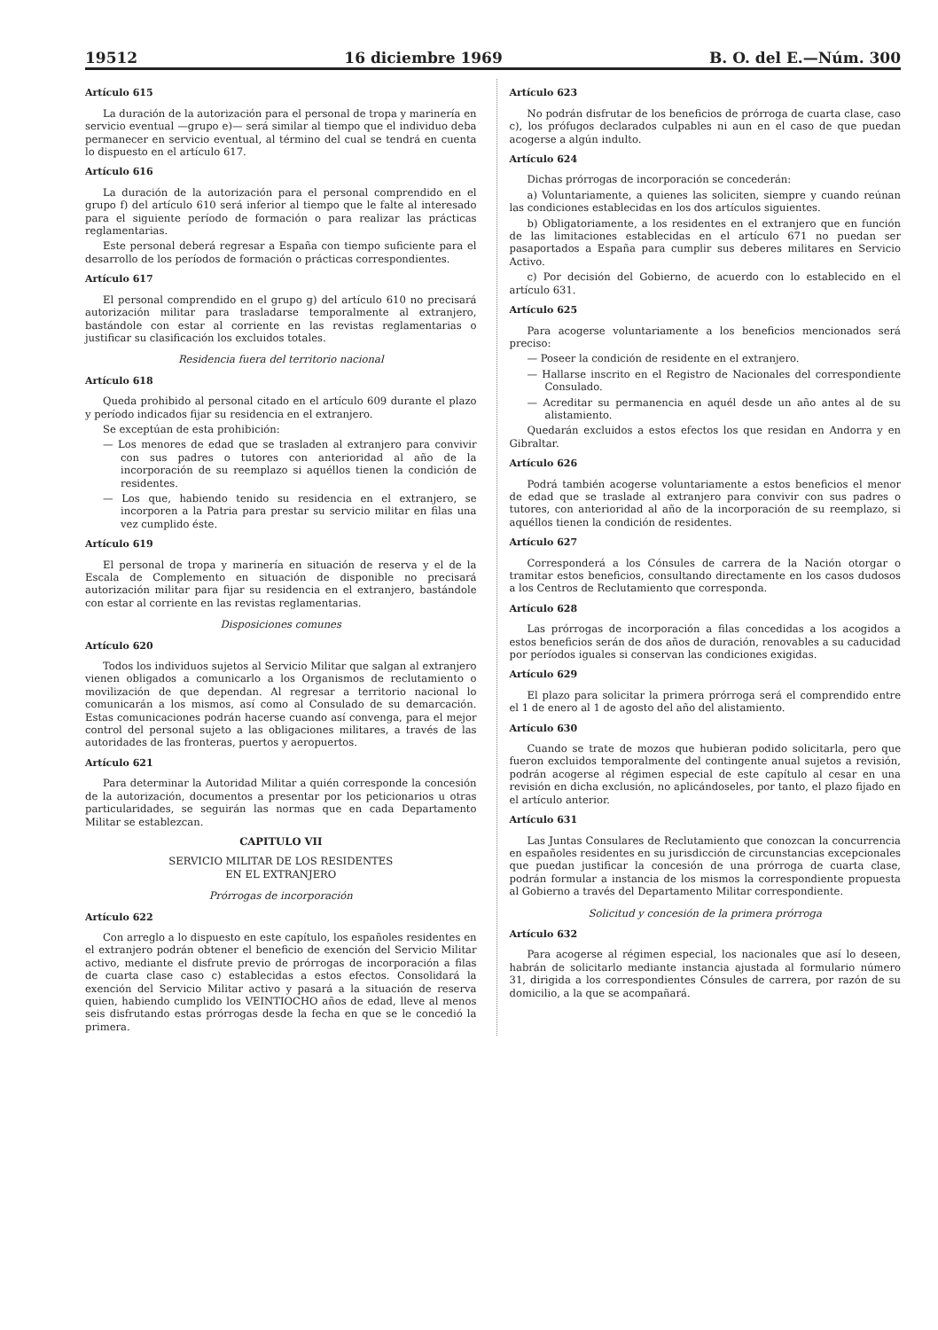19512 16 diciembre 1969 B. O. del E.—Núm. 300
Artículo 615
La duración de la autorización para el personal de tropa y marinería en servicio eventual —grupo e)— será similar al tiempo que el individuo deba permanecer en servicio eventual, al término del cual se tendrá en cuenta lo dispuesto en el artículo 617.
Artículo 616
La duración de la autorización para el personal comprendido en el grupo f) del artículo 610 será inferior al tiempo que le falte al interesado para el siguiente período de formación o para realizar las prácticas reglamentarias.
Este personal deberá regresar a España con tiempo suficiente para el desarrollo de los períodos de formación o prácticas correspondientes.
Artículo 617
El personal comprendido en el grupo g) del artículo 610 no precisará autorización militar para trasladarse temporalmente al extranjero, bastándole con estar al corriente en las revistas reglamentarias o justificar su clasificación los excluidos totales.
Residencia fuera del territorio nacional
Artículo 618
Queda prohibido al personal citado en el artículo 609 durante el plazo y período indicados fijar su residencia en el extranjero.
Se exceptúan de esta prohibición:
— Los menores de edad que se trasladen al extranjero para convivir con sus padres o tutores con anterioridad al año de la incorporación de su reemplazo si aquéllos tienen la condición de residentes.
— Los que, habiendo tenido su residencia en el extranjero, se incorporen a la Patria para prestar su servicio militar en filas una vez cumplido éste.
Artículo 619
El personal de tropa y marinería en situación de reserva y el de la Escala de Complemento en situación de disponible no precisará autorización militar para fijar su residencia en el extranjero, bastándole con estar al corriente en las revistas reglamentarias.
Disposiciones comunes
Artículo 620
Todos los individuos sujetos al Servicio Militar que salgan al extranjero vienen obligados a comunicarlo a los Organismos de reclutamiento o movilización de que dependan. Al regresar a territorio nacional lo comunicarán a los mismos, así como al Consulado de su demarcación. Estas comunicaciones podrán hacerse cuando así convenga, para el mejor control del personal sujeto a las obligaciones militares, a través de las autoridades de las fronteras, puertos y aeropuertos.
Artículo 621
Para determinar la Autoridad Militar a quién corresponde la concesión de la autorización, documentos a presentar por los peticionarios u otras particularidades, se seguirán las normas que en cada Departamento Militar se establezcan.
CAPITULO VII
SERVICIO MILITAR DE LOS RESIDENTES
EN EL EXTRANJERO
Prórrogas de incorporación
Artículo 622
Con arreglo a lo dispuesto en este capítulo, los españoles residentes en el extranjero podrán obtener el beneficio de exención del Servicio Militar activo, mediante el disfrute previo de prórrogas de incorporación a filas de cuarta clase caso c) establecidas a estos efectos. Consolidará la exención del Servicio Militar activo y pasará a la situación de reserva quien, habiendo cumplido los VEINTIOCHO años de edad, lleve al menos seis disfrutando estas prórrogas desde la fecha en que se le concedió la primera.
Artículo 623
No podrán disfrutar de los beneficios de prórroga de cuarta clase, caso c), los prófugos declarados culpables ni aun en el caso de que puedan acogerse a algún indulto.
Artículo 624
Dichas prórrogas de incorporación se concederán:
a) Voluntariamente, a quienes las soliciten, siempre y cuando reúnan las condiciones establecidas en los dos artículos siguientes.
b) Obligatoriamente, a los residentes en el extranjero que en función de las limitaciones establecidas en el artículo 671 no puedan ser pasaportados a España para cumplir sus deberes militares en Servicio Activo.
c) Por decisión del Gobierno, de acuerdo con lo establecido en el artículo 631.
Artículo 625
Para acogerse voluntariamente a los beneficios mencionados será preciso:
— Poseer la condición de residente en el extranjero.
— Hallarse inscrito en el Registro de Nacionales del correspondiente Consulado.
— Acreditar su permanencia en aquél desde un año antes al de su alistamiento.
Quedarán excluidos a estos efectos los que residan en Andorra y en Gibraltar.
Artículo 626
Podrá también acogerse voluntariamente a estos beneficios el menor de edad que se traslade al extranjero para convivir con sus padres o tutores, con anterioridad al año de la incorporación de su reemplazo, si aquéllos tienen la condición de residentes.
Artículo 627
Corresponderá a los Cónsules de carrera de la Nación otorgar o tramitar estos beneficios, consultando directamente en los casos dudosos a los Centros de Reclutamiento que corresponda.
Artículo 628
Las prórrogas de incorporación a filas concedidas a los acogidos a estos beneficios serán de dos años de duración, renovables a su caducidad por períodos iguales si conservan las condiciones exigidas.
Artículo 629
El plazo para solicitar la primera prórroga será el comprendido entre el 1 de enero al 1 de agosto del año del alistamiento.
Artículo 630
Cuando se trate de mozos que hubieran podido solicitarla, pero que fueron excluidos temporalmente del contingente anual sujetos a revisión, podrán acogerse al régimen especial de este capítulo al cesar en una revisión en dicha exclusión, no aplicándoseles, por tanto, el plazo fijado en el artículo anterior.
Artículo 631
Las Juntas Consulares de Reclutamiento que conozcan la concurrencia en españoles residentes en su jurisdicción de circunstancias excepcionales que puedan justificar la concesión de una prórroga de cuarta clase, podrán formular a instancia de los mismos la correspondiente propuesta al Gobierno a través del Departamento Militar correspondiente.
Solicitud y concesión de la primera prórroga
Artículo 632
Para acogerse al régimen especial, los nacionales que así lo deseen, habrán de solicitarlo mediante instancia ajustada al formulario número 31, dirigida a los correspondientes Cónsules de carrera, por razón de su domicilio, a la que se acompañará.